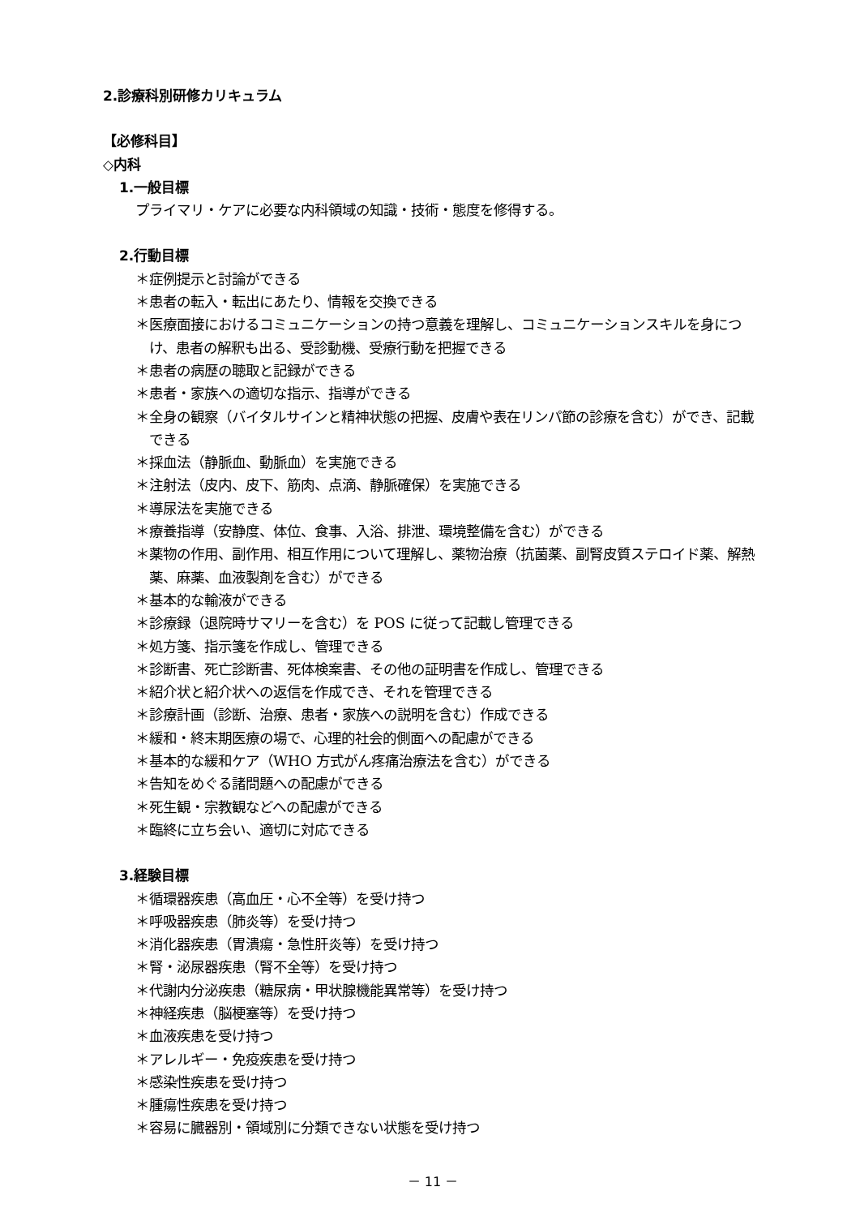2.診療科別研修カリキュラム
【必修科目】
◇内科
1.一般目標
プライマリ・ケアに必要な内科領域の知識・技術・態度を修得する。
2.行動目標
＊症例提示と討論ができる
＊患者の転入・転出にあたり、情報を交換できる
＊医療面接におけるコミュニケーションの持つ意義を理解し、コミュニケーションスキルを身につけ、患者の解釈も出る、受診動機、受療行動を把握できる
＊患者の病歴の聴取と記録ができる
＊患者・家族への適切な指示、指導ができる
＊全身の観察（バイタルサインと精神状態の把握、皮膚や表在リンパ節の診療を含む）ができ、記載できる
＊採血法（静脈血、動脈血）を実施できる
＊注射法（皮内、皮下、筋肉、点滴、静脈確保）を実施できる
＊導尿法を実施できる
＊療養指導（安静度、体位、食事、入浴、排泄、環境整備を含む）ができる
＊薬物の作用、副作用、相互作用について理解し、薬物治療（抗菌薬、副腎皮質ステロイド薬、解熱薬、麻薬、血液製剤を含む）ができる
＊基本的な輸液ができる
＊診療録（退院時サマリーを含む）を POS に従って記載し管理できる
＊処方箋、指示箋を作成し、管理できる
＊診断書、死亡診断書、死体検案書、その他の証明書を作成し、管理できる
＊紹介状と紹介状への返信を作成でき、それを管理できる
＊診療計画（診断、治療、患者・家族への説明を含む）作成できる
＊緩和・終末期医療の場で、心理的社会的側面への配慮ができる
＊基本的な緩和ケア（WHO 方式がん疼痛治療法を含む）ができる
＊告知をめぐる諸問題への配慮ができる
＊死生観・宗教観などへの配慮ができる
＊臨終に立ち会い、適切に対応できる
3.経験目標
＊循環器疾患（高血圧・心不全等）を受け持つ
＊呼吸器疾患（肺炎等）を受け持つ
＊消化器疾患（胃潰瘍・急性肝炎等）を受け持つ
＊腎・泌尿器疾患（腎不全等）を受け持つ
＊代謝内分泌疾患（糖尿病・甲状腺機能異常等）を受け持つ
＊神経疾患（脳梗塞等）を受け持つ
＊血液疾患を受け持つ
＊アレルギー・免疫疾患を受け持つ
＊感染性疾患を受け持つ
＊腫瘍性疾患を受け持つ
＊容易に臓器別・領域別に分類できない状態を受け持つ
－ 11 －